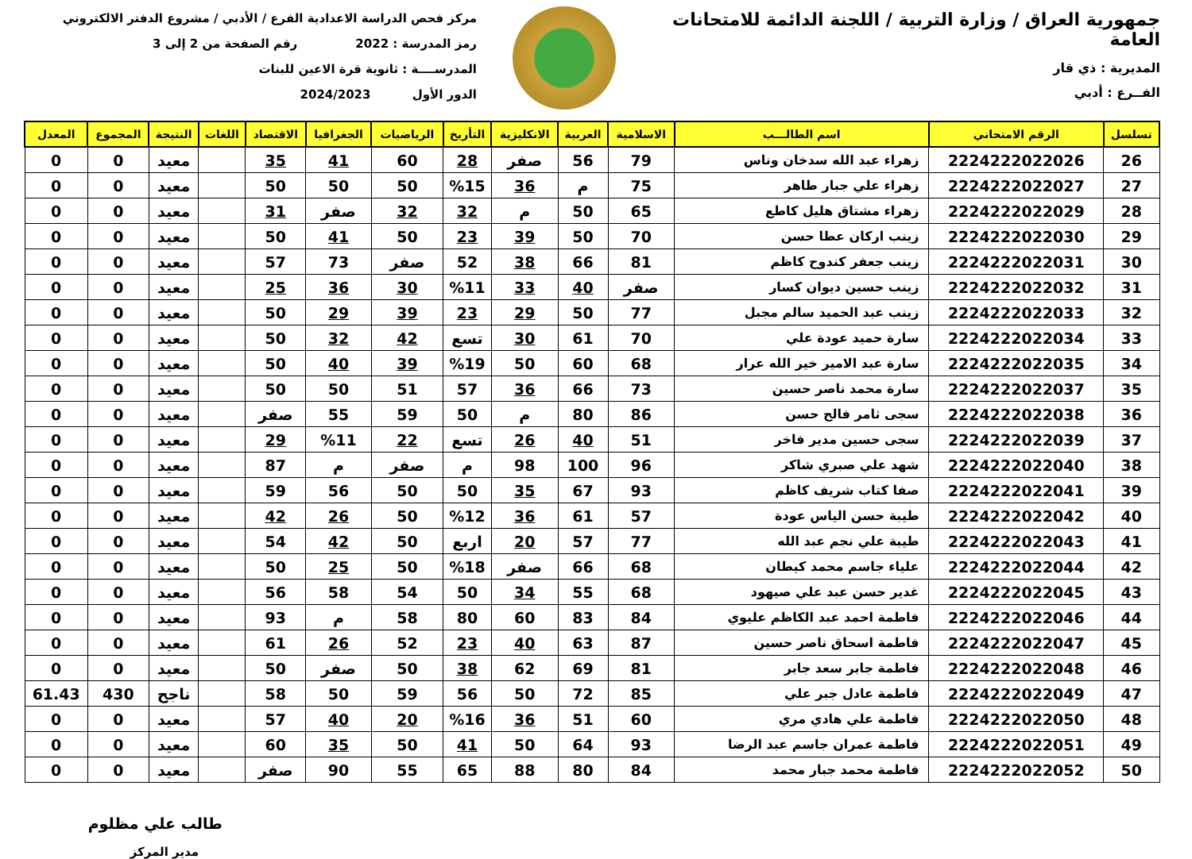جمهورية العراق / وزارة التربية / اللجنة الدائمة للامتحانات العامة
المديرية : ذي قار
الفــرع : أدبي
مركز فحص الدراسة الاعدادية الفرع / الأدبي / مشروع الدفتر الالكتروني
رمز المدرسة : 2022 رقم الصفحة من 2 إلى 3
المدرســــة : ثانوية قرة الاعين للبنات
الدور الأول 2024/2023
| تسلسل | الرقم الامتحاني | اسم الطالـــب | الاسلامية | العربية | الانكليزية | التأريخ | الرياضيات | الجغرافيا | الاقتصاد | اللغات | النتيجة | المجموع | المعدل |
| --- | --- | --- | --- | --- | --- | --- | --- | --- | --- | --- | --- | --- | --- |
| 26 | 2224222022026 | زهراء عبد الله سدخان وناس | 79 | 56 | صفر | 28 | 60 | 41 | 35 | | معيد | 0 | 0 |
| 27 | 2224222022027 | زهراء علي جبار طاهر | 75 | م | 36 | %15 | 50 | 50 | 50 | | معيد | 0 | 0 |
| 28 | 2224222022029 | زهراء مشتاق هليل كاطع | 65 | 50 | م | 32 | 32 | صفر | 31 | | معيد | 0 | 0 |
| 29 | 2224222022030 | زينب اركان عطا حسن | 70 | 50 | 39 | 23 | 50 | 41 | 50 | | معيد | 0 | 0 |
| 30 | 2224222022031 | زينب جعفر كندوح كاظم | 81 | 66 | 38 | 52 | صفر | 73 | 57 | | معيد | 0 | 0 |
| 31 | 2224222022032 | زينب حسين ديوان كسار | صفر | 40 | 33 | %11 | 30 | 36 | 25 | | معيد | 0 | 0 |
| 32 | 2224222022033 | زينب عبد الحميد سالم مجبل | 77 | 50 | 29 | 23 | 39 | 29 | 50 | | معيد | 0 | 0 |
| 33 | 2224222022034 | سارة حميد عودة علي | 70 | 61 | 30 | تسع | 42 | 32 | 50 | | معيد | 0 | 0 |
| 34 | 2224222022035 | سارة عبد الامير خير الله عرار | 68 | 60 | 50 | %19 | 39 | 40 | 50 | | معيد | 0 | 0 |
| 35 | 2224222022037 | سارة محمد ناصر حسين | 73 | 66 | 36 | 57 | 51 | 50 | 50 | | معيد | 0 | 0 |
| 36 | 2224222022038 | سجى ثامر فالح حسن | 86 | 80 | م | 50 | 59 | 55 | صفر | | معيد | 0 | 0 |
| 37 | 2224222022039 | سجى حسين مدير فاخر | 51 | 40 | 26 | تسع | 22 | %11 | 29 | | معيد | 0 | 0 |
| 38 | 2224222022040 | شهد علي صبري شاكر | 96 | 100 | 98 | م | صفر | م | 87 | | معيد | 0 | 0 |
| 39 | 2224222022041 | صفا كتاب شريف كاظم | 93 | 67 | 35 | 50 | 50 | 56 | 59 | | معيد | 0 | 0 |
| 40 | 2224222022042 | طيبة حسن الياس عودة | 57 | 61 | 36 | %12 | 50 | 26 | 42 | | معيد | 0 | 0 |
| 41 | 2224222022043 | طيبة علي نجم عبد الله | 77 | 57 | 20 | اربع | 50 | 42 | 54 | | معيد | 0 | 0 |
| 42 | 2224222022044 | علياء جاسم محمد كيطان | 68 | 66 | صفر | %18 | 50 | 25 | 50 | | معيد | 0 | 0 |
| 43 | 2224222022045 | غدير حسن عبد علي صيهود | 68 | 55 | 34 | 50 | 54 | 58 | 56 | | معيد | 0 | 0 |
| 44 | 2224222022046 | فاطمة احمد عبد الكاظم عليوي | 84 | 83 | 60 | 80 | 58 | م | 93 | | معيد | 0 | 0 |
| 45 | 2224222022047 | فاطمة اسحاق ناصر حسين | 87 | 63 | 40 | 23 | 52 | 26 | 61 | | معيد | 0 | 0 |
| 46 | 2224222022048 | فاطمة جابر سعد جابر | 81 | 69 | 62 | 38 | 50 | صفر | 50 | | معيد | 0 | 0 |
| 47 | 2224222022049 | فاطمة عادل جبر علي | 85 | 72 | 50 | 56 | 59 | 50 | 58 | | ناجح | 430 | 61.43 |
| 48 | 2224222022050 | فاطمة علي هادي مري | 60 | 51 | 36 | %16 | 20 | 40 | 57 | | معيد | 0 | 0 |
| 49 | 2224222022051 | فاطمة عمران جاسم عبد الرضا | 93 | 64 | 50 | 41 | 50 | 35 | 60 | | معيد | 0 | 0 |
| 50 | 2224222022052 | فاطمة محمد جبار محمد | 84 | 80 | 88 | 65 | 55 | 90 | صفر | | معيد | 0 | 0 |
طالب علي مظلوم
مدير المركز